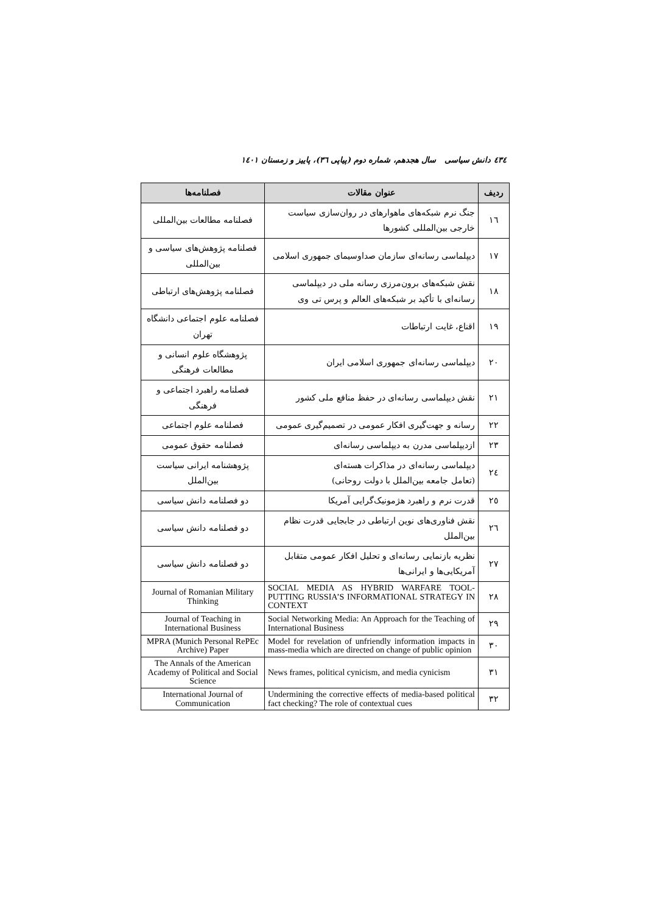٤٣٤ دانش سیاسی سال هجدهم، شماره دوم (پیاپی ٣٦)، پاییز و زمستان ١٤٠١
| ردیف | عنوان مقالات | فصلنامه‌ها |
| --- | --- | --- |
| ١٦ | جنگ نرم شبکه‌های ماهوارهای در روان‌سازی سیاست خارجی بین‌المللی کشورها | فصلنامه مطالعات بین‌المللی |
| ١٧ | دیپلماسی رسانه‌ای سازمان صداوسیمای جمهوری اسلامی | فصلنامه پژوهش‌های سیاسی و بین‌المللی |
| ١٨ | نقش شبکه‌های برون‌مرزی رسانه ملی در دیپلماسی رسانه‌ای با تأکید بر شبکه‌های العالم و پرس تی وی | فصلنامه پژوهش‌های ارتباطی |
| ١٩ | اقناع، غایت ارتباطات | فصلنامه علوم اجتماعی دانشگاه تهران |
| ٢٠ | دیپلماسی رسانه‌ای جمهوری اسلامی ایران | پژوهشگاه علوم انسانی و مطالعات فرهنگی |
| ٢١ | نقش دیپلماسی رسانه‌ای در حفظ منافع ملی کشور | فصلنامه راهبرد اجتماعی و فرهنگی |
| ٢٢ | رسانه و جهت‌گیری افکار عمومی در تصمیم‌گیری عمومی | فصلنامه علوم اجتماعی |
| ٢٣ | ازدیپلماسی مدرن به دیپلماسی رسانه‌ای | فصلنامه حقوق عمومی |
| ٢٤ | دیپلماسی رسانه‌ای در مذاکرات هسته‌ای (تعامل جامعه بین‌الملل با دولت روحانی) | پژوهشنامه ایرانی سیاست بین‌الملل |
| ٢٥ | قدرت نرم و راهبرد هژمونیک‌گرایی آمریکا | دو فصلنامه دانش سیاسی |
| ٢٦ | نقش فناوری‌های نوین ارتباطی در جابجایی قدرت نظام بین‌الملل | دو فصلنامه دانش سیاسی |
| ٢٧ | نظریه بازنمایی رسانه‌ای و تحلیل افکار عمومی متقابل آمریکایی‌ها و ایرانی‌ها | دو فصلنامه دانش سیاسی |
| ٢٨ | SOCIAL MEDIA AS HYBRID WARFARE TOOL-PUTTING RUSSIA’S INFORMATIONAL STRATEGY IN CONTEXT | Journal of Romanian Military Thinking |
| ٢٩ | Social Networking Media: An Approach for the Teaching of International Business | Journal of Teaching in International Business |
| ٣٠ | Model for revelation of unfriendly information impacts in mass-media which are directed on change of public opinion | MPRA (Munich Personal RePEc Archive) Paper |
| ٣١ | News frames, political cynicism, and media cynicism | The Annals of the American Academy of Political and Social Science |
| ٣٢ | Undermining the corrective effects of media-based political fact checking? The role of contextual cues | International Journal of Communication |